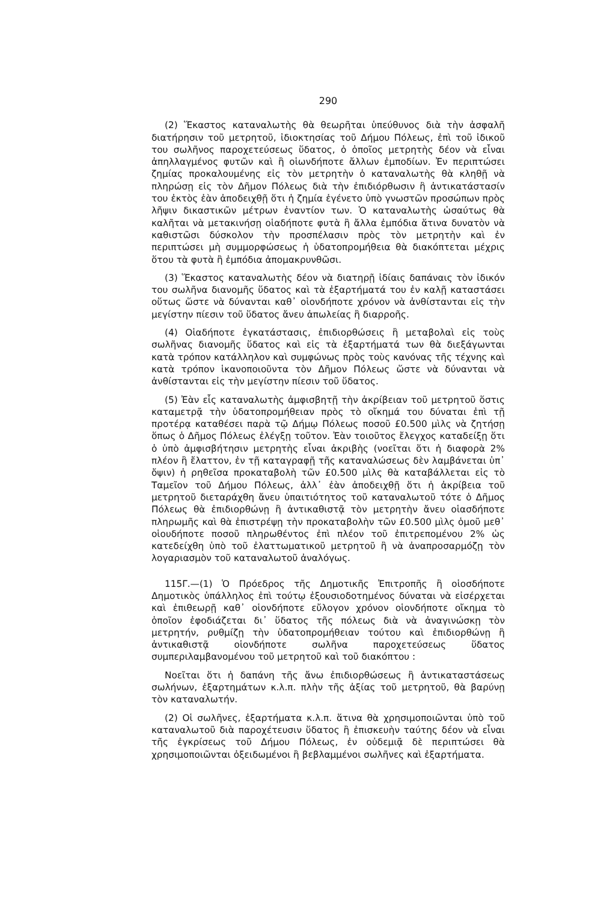290
(2) Ἕκαστος καταναλωτὴς θὰ θεωρῆται ὑπεύθυνος διὰ τὴν ἀσφαλῆ διατήρησιν τοῦ μετρητοῦ, ἰδιοκτησίας τοῦ Δήμου Πόλεως, ἐπὶ τοῦ ἰδικοῦ του σωλῆνος παροχετεύσεως ὕδατος, ὁ ὁποῖος μετρητὴς δέον νὰ εἶναι ἀπηλλαγμένος φυτῶν καὶ ἢ οἱωνδήποτε ἄλλων ἐμποδίων. Ἐν περιπτώσει ζημίας προκαλουμένης εἰς τὸν μετρητὴν ὁ καταναλωτὴς θὰ κληθῇ νὰ πληρώσῃ εἰς τὸν Δῆμον Πόλεως διὰ τὴν ἐπιδιόρθωσιν ἢ ἀντικατάστασίν του ἐκτὸς ἐὰν ἀποδειχθῇ ὅτι ἡ ζημία ἐγένετο ὑπὸ γνωστῶν προσώπων πρὸς λῆψιν δικαστικῶν μέτρων ἐναντίον των. Ὁ καταναλωτὴς ὡσαύτως θὰ καλῆται νὰ μετακινήσῃ οἱαδήποτε φυτὰ ἢ ἄλλα ἐμπόδια ἅτινα δυνατὸν νὰ καθιστῶσι δύσκολον τὴν προσπέλασιν πρὸς τὸν μετρητὴν καὶ ἐν περιπτώσει μὴ συμμορφώσεως ἡ ὑδατοπρομήθεια θὰ διακόπτεται μέχρις ὅτου τὰ φυτὰ ἢ ἐμπόδια ἀπομακρυνθῶσι.
(3) Ἕκαστος καταναλωτὴς δέον νὰ διατηρῇ ἰδίαις δαπάναις τὸν ἰδικόν του σωλῆνα διανομῆς ὕδατος καὶ τὰ ἐξαρτήματά του ἐν καλῇ καταστάσει οὕτως ὥστε νὰ δύνανται καθ᾿ οἱονδήποτε χρόνον νὰ ἀνθίστανται εἰς τὴν μεγίστην πίεσιν τοῦ ὕδατος ἄνευ ἀπωλείας ἢ διαρροῆς.
(4) Οἱαδήποτε ἐγκατάστασις, ἐπιδιορθώσεις ἢ μεταβολαὶ εἰς τοὺς σωλῆνας διανομῆς ὕδατος καὶ εἰς τὰ ἐξαρτήματά των θὰ διεξάγωνται κατὰ τρόπον κατάλληλον καὶ συμφώνως πρὸς τοὺς κανόνας τῆς τέχνης καὶ κατὰ τρόπον ἱκανοποιοῦντα τὸν Δῆμον Πόλεως ὥστε νὰ δύνανται νὰ ἀνθίστανται εἰς τὴν μεγίστην πίεσιν τοῦ ὕδατος.
(5) Ἐὰν εἷς καταναλωτὴς ἀμφισβητῇ τὴν ἀκρίβειαν τοῦ μετρητοῦ ὅστις καταμετρᾷ τὴν ὑδατοπρομήθειαν πρὸς τὸ οἴκημά του δύναται ἐπὶ τῇ προτέρᾳ καταθέσει παρὰ τῷ Δήμῳ Πόλεως ποσοῦ £0.500 μὶλς νὰ ζητήσῃ ὅπως ὁ Δῆμος Πόλεως ἐλέγξῃ τοῦτον. Ἐὰν τοιοῦτος ἔλεγχος καταδείξῃ ὅτι ὁ ὑπὸ ἀμφισβήτησιν μετρητὴς εἶναι ἀκριβὴς (νοεῖται ὅτι ἡ διαφορὰ 2% πλέον ἢ ἔλαττον, ἐν τῇ καταγραφῇ τῆς καταναλώσεως δὲν λαμβάνεται ὑπ᾿ ὄψιν) ἡ ρηθεῖσα προκαταβολὴ τῶν £0.500 μὶλς θὰ καταβάλλεται εἰς τὸ Ταμεῖον τοῦ Δήμου Πόλεως, ἀλλ᾿ ἐὰν ἀποδειχθῇ ὅτι ἡ ἀκρίβεια τοῦ μετρητοῦ διεταράχθη ἄνευ ὑπαιτιότητος τοῦ καταναλωτοῦ τότε ὁ Δῆμος Πόλεως θὰ ἐπιδιορθώνῃ ἢ ἀντικαθιστᾷ τὸν μετρητὴν ἄνευ οἱασδήποτε πληρωμῆς καὶ θὰ ἐπιστρέψῃ τὴν προκαταβολὴν τῶν £0.500 μὶλς ὁμοῦ μεθ᾿ οἱουδήποτε ποσοῦ πληρωθέντος ἐπὶ πλέον τοῦ ἐπιτρεπομένου 2% ὡς κατεδείχθη ὑπὸ τοῦ ἐλαττωματικοῦ μετρητοῦ ἢ νὰ ἀναπροσαρμόζῃ τὸν λογαριασμὸν τοῦ καταναλωτοῦ ἀναλόγως.
115Γ.—(1) Ὁ Πρόεδρος τῆς Δημοτικῆς Ἐπιτροπῆς ἢ οἱοσδήποτε Δημοτικὸς ὑπάλληλος ἐπὶ τούτῳ ἐξουσιοδοτημένος δύναται νὰ εἰσέρχεται καὶ ἐπιθεωρῇ καθ᾿ οἱονδήποτε εὔλογον χρόνον οἱονδήποτε οἴκημα τὸ ὁποῖον ἐφοδιάζεται δι᾿ ὕδατος τῆς πόλεως διὰ νὰ ἀναγινώσκῃ τὸν μετρητήν, ρυθμίζῃ τὴν ὑδατοπρομήθειαν τούτου καὶ ἐπιδιορθώνῃ ἢ ἀντικαθιστᾷ οἱονδήποτε σωλῆνα παροχετεύσεως ὕδατος συμπεριλαμβανομένου τοῦ μετρητοῦ καὶ τοῦ διακόπτου :
Νοεῖται ὅτι ἡ δαπάνη τῆς ἄνω ἐπιδιορθώσεως ἢ ἀντικαταστάσεως σωλήνων, ἐξαρτημάτων κ.λ.π. πλὴν τῆς ἀξίας τοῦ μετρητοῦ, θὰ βαρύνῃ τὸν καταναλωτήν.
(2) Οἱ σωλῆνες, ἐξαρτήματα κ.λ.π. ἅτινα θὰ χρησιμοποιῶνται ὑπὸ τοῦ καταναλωτοῦ διὰ παροχέτευσιν ὕδατος ἢ ἐπισκευὴν ταύτης δέον νὰ εἶναι τῆς ἐγκρίσεως τοῦ Δήμου Πόλεως, ἐν οὐδεμιᾷ δὲ περιπτώσει θὰ χρησιμοποιῶνται ὀξειδωμένοι ἢ βεβλαμμένοι σωλῆνες καὶ ἐξαρτήματα.